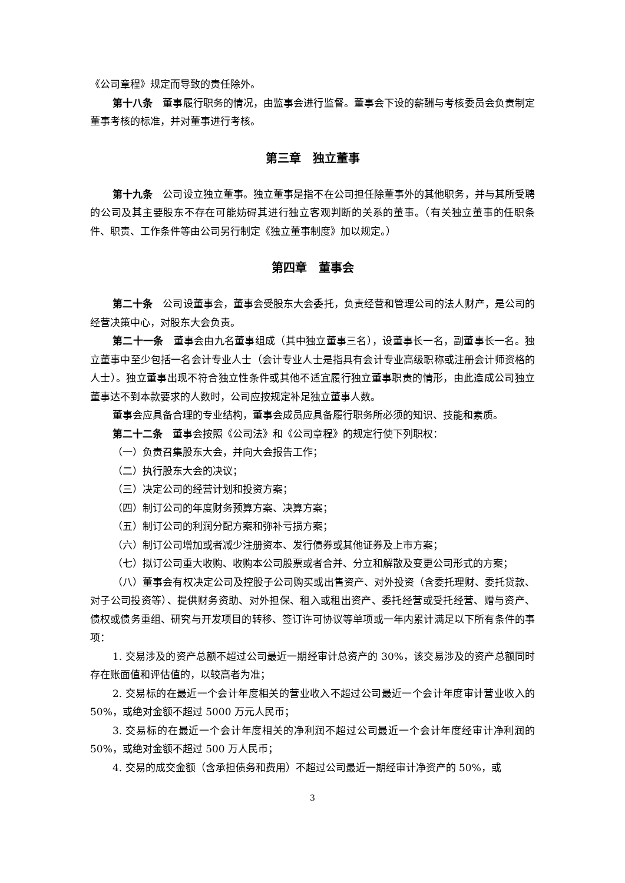《公司章程》规定而导致的责任除外。
第十八条　董事履行职务的情况，由监事会进行监督。董事会下设的薪酬与考核委员会负责制定董事考核的标准，并对董事进行考核。
第三章　独立董事
第十九条　公司设立独立董事。独立董事是指不在公司担任除董事外的其他职务，并与其所受聘的公司及其主要股东不存在可能妨碍其进行独立客观判断的关系的董事。（有关独立董事的任职条件、职责、工作条件等由公司另行制定《独立董事制度》加以规定。）
第四章　董事会
第二十条　公司设董事会，董事会受股东大会委托，负责经营和管理公司的法人财产，是公司的经营决策中心，对股东大会负责。
第二十一条　董事会由九名董事组成（其中独立董事三名），设董事长一名，副董事长一名。独立董事中至少包括一名会计专业人士（会计专业人士是指具有会计专业高级职称或注册会计师资格的人士）。独立董事出现不符合独立性条件或其他不适宜履行独立董事职责的情形，由此造成公司独立董事达不到本款要求的人数时，公司应按规定补足独立董事人数。
董事会应具备合理的专业结构，董事会成员应具备履行职务所必须的知识、技能和素质。
第二十二条　董事会按照《公司法》和《公司章程》的规定行使下列职权：
（一）负责召集股东大会，并向大会报告工作；
（二）执行股东大会的决议；
（三）决定公司的经营计划和投资方案；
（四）制订公司的年度财务预算方案、决算方案；
（五）制订公司的利润分配方案和弥补亏损方案；
（六）制订公司增加或者减少注册资本、发行债券或其他证券及上市方案；
（七）拟订公司重大收购、收购本公司股票或者合并、分立和解散及变更公司形式的方案；
（八）董事会有权决定公司及控股子公司购买或出售资产、对外投资（含委托理财、委托贷款、对子公司投资等）、提供财务资助、对外担保、租入或租出资产、委托经营或受托经营、赠与资产、债权或债务重组、研究与开发项目的转移、签订许可协议等单项或一年内累计满足以下所有条件的事项：
1. 交易涉及的资产总额不超过公司最近一期经审计总资产的 30%，该交易涉及的资产总额同时存在账面值和评估值的，以较高者为准；
2. 交易标的在最近一个会计年度相关的营业收入不超过公司最近一个会计年度审计营业收入的 50%，或绝对金额不超过 5000 万元人民币；
3. 交易标的在最近一个会计年度相关的净利润不超过公司最近一个会计年度经审计净利润的 50%，或绝对金额不超过 500 万人民币；
4. 交易的成交金额（含承担债务和费用）不超过公司最近一期经审计净资产的 50%，或
3